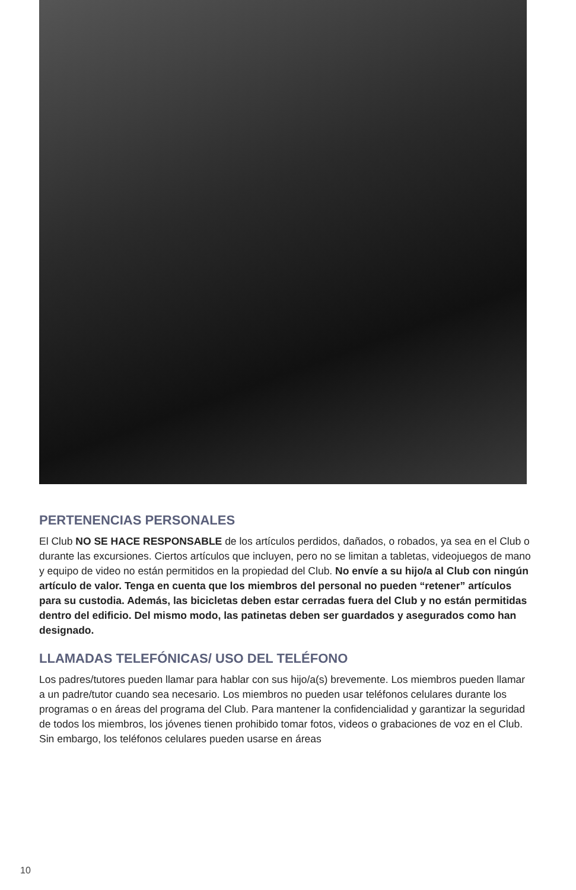PERTENENCIAS PERSONALES
El Club NO SE HACE RESPONSABLE de los artículos perdidos, dañados, o robados, ya sea en el Club o durante las excursiones. Ciertos artículos que incluyen, pero no se limitan a tabletas, videojuegos de mano y equipo de video no están permitidos en la propiedad del Club. No envíe a su hijo/a al Club con ningún artículo de valor. Tenga en cuenta que los miembros del personal no pueden “retener” artículos para su custodia. Además, las bicicletas deben estar cerradas fuera del Club y no están permitidas dentro del edificio. Del mismo modo, las patinetas deben ser guardados y asegurados como han designado.
LLAMADAS TELEFÓNICAS/ USO DEL TELÉFONO
Los padres/tutores pueden llamar para hablar con sus hijo/a(s) brevemente. Los miembros pueden llamar a un padre/tutor cuando sea necesario. Los miembros no pueden usar teléfonos celulares durante los programas o en áreas del programa del Club. Para mantener la confidencialidad y garantizar la seguridad de todos los miembros, los jóvenes tienen prohibido tomar fotos, videos o grabaciones de voz en el Club. Sin embargo, los teléfonos celulares pueden usarse en áreas
10